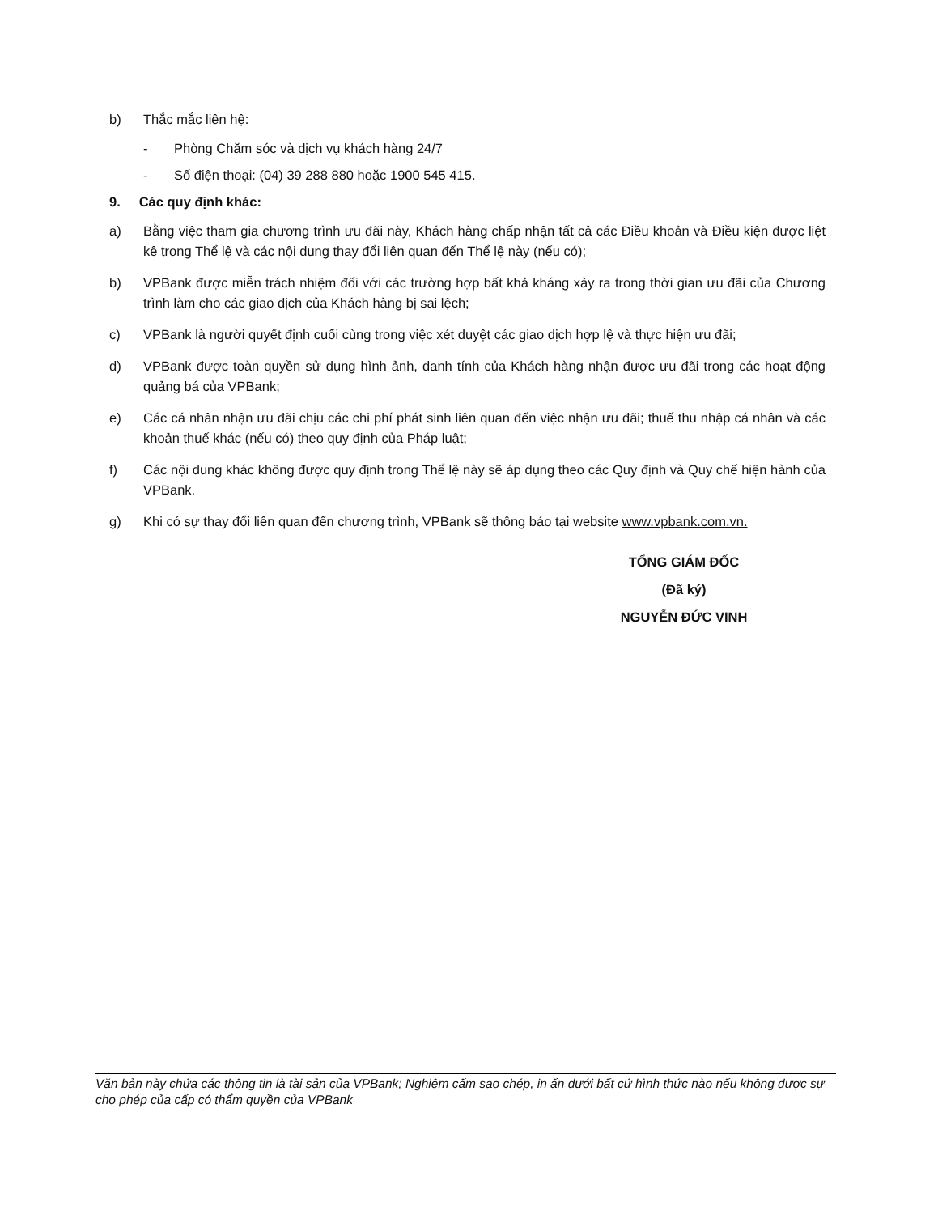b) Thắc mắc liên hệ:
- Phòng Chăm sóc và dịch vụ khách hàng 24/7
- Số điện thoại: (04) 39 288 880 hoặc 1900 545 415.
9. Các quy định khác:
a) Bằng việc tham gia chương trình ưu đãi này, Khách hàng chấp nhận tất cả các Điều khoản và Điều kiện được liệt kê trong Thể lệ và các nội dung thay đổi liên quan đến Thể lệ này (nếu có);
b) VPBank được miễn trách nhiệm đối với các trường hợp bất khả kháng xảy ra trong thời gian ưu đãi của Chương trình làm cho các giao dịch của Khách hàng bị sai lệch;
c) VPBank là người quyết định cuối cùng trong việc xét duyệt các giao dịch hợp lệ và thực hiện ưu đãi;
d) VPBank được toàn quyền sử dụng hình ảnh, danh tính của Khách hàng nhận được ưu đãi trong các hoạt động quảng bá của VPBank;
e) Các cá nhân nhận ưu đãi chịu các chi phí phát sinh liên quan đến việc nhận ưu đãi; thuế thu nhập cá nhân và các khoản thuế khác (nếu có) theo quy định của Pháp luật;
f) Các nội dung khác không được quy định trong Thể lệ này sẽ áp dụng theo các Quy định và Quy chế hiện hành của VPBank.
g) Khi có sự thay đổi liên quan đến chương trình, VPBank sẽ thông báo tại website www.vpbank.com.vn.
TỔNG GIÁM ĐỐC
(Đã ký)
NGUYỄN ĐỨC VINH
Văn bản này chứa các thông tin là tài sản của VPBank; Nghiêm cấm sao chép, in ấn dưới bất cứ hình thức nào nếu không được sự cho phép của cấp có thẩm quyền của VPBank